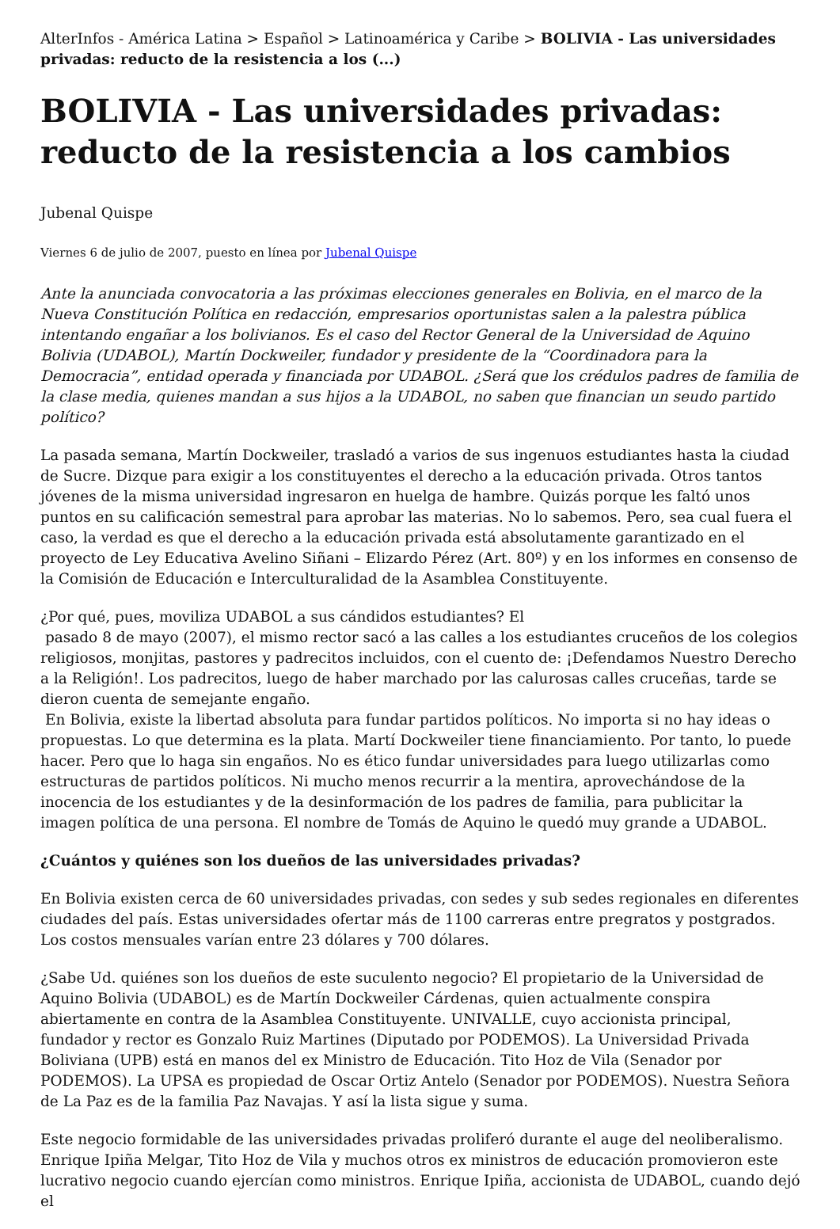AlterInfos - América Latina > Español > Latinoamérica y Caribe > BOLIVIA - Las universidades privadas: reducto de la resistencia a los (...)
BOLIVIA - Las universidades privadas: reducto de la resistencia a los cambios
Jubenal Quispe
Viernes 6 de julio de 2007, puesto en línea por Jubenal Quispe
Ante la anunciada convocatoria a las próximas elecciones generales en Bolivia, en el marco de la Nueva Constitución Política en redacción, empresarios oportunistas salen a la palestra pública intentando engañar a los bolivianos. Es el caso del Rector General de la Universidad de Aquino Bolivia (UDABOL), Martín Dockweiler, fundador y presidente de la “Coordinadora para la Democracia”, entidad operada y financiada por UDABOL. ¿Será que los crédulos padres de familia de la clase media, quienes mandan a sus hijos a la UDABOL, no saben que financian un seudo partido político?
La pasada semana, Martín Dockweiler, trasladó a varios de sus ingenuos estudiantes hasta la ciudad de Sucre. Dizque para exigir a los constituyentes el derecho a la educación privada. Otros tantos jóvenes de la misma universidad ingresaron en huelga de hambre. Quizás porque les faltó unos puntos en su calificación semestral para aprobar las materias. No lo sabemos. Pero, sea cual fuera el caso, la verdad es que el derecho a la educación privada está absolutamente garantizado en el proyecto de Ley Educativa Avelino Siñani – Elizardo Pérez (Art. 80º) y en los informes en consenso de la Comisión de Educación e Interculturalidad de la Asamblea Constituyente.
¿Por qué, pues, moviliza UDABOL a sus cándidos estudiantes? El
pasado 8 de mayo (2007), el mismo rector sacó a las calles a los estudiantes cruceños de los colegios religiosos, monjitas, pastores y padrecitos incluidos, con el cuento de: ¡Defendamos Nuestro Derecho a la Religión!. Los padrecitos, luego de haber marchado por las calurosas calles cruceñas, tarde se dieron cuenta de semejante engaño.
En Bolivia, existe la libertad absoluta para fundar partidos políticos. No importa si no hay ideas o propuestas. Lo que determina es la plata. Martí Dockweiler tiene financiamiento. Por tanto, lo puede hacer. Pero que lo haga sin engaños. No es ético fundar universidades para luego utilizarlas como estructuras de partidos políticos. Ni mucho menos recurrir a la mentira, aprovechándose de la inocencia de los estudiantes y de la desinformación de los padres de familia, para publicitar la imagen política de una persona. El nombre de Tomás de Aquino le quedó muy grande a UDABOL.
¿Cuántos y quiénes son los dueños de las universidades privadas?
En Bolivia existen cerca de 60 universidades privadas, con sedes y sub sedes regionales en diferentes ciudades del país. Estas universidades ofertar más de 1100 carreras entre pregratos y postgrados. Los costos mensuales varían entre 23 dólares y 700 dólares.
¿Sabe Ud. quiénes son los dueños de este suculento negocio? El propietario de la Universidad de Aquino Bolivia (UDABOL) es de Martín Dockweiler Cárdenas, quien actualmente conspira abiertamente en contra de la Asamblea Constituyente. UNIVALLE, cuyo accionista principal, fundador y rector es Gonzalo Ruiz Martines (Diputado por PODEMOS). La Universidad Privada Boliviana (UPB) está en manos del ex Ministro de Educación. Tito Hoz de Vila (Senador por PODEMOS). La UPSA es propiedad de Oscar Ortiz Antelo (Senador por PODEMOS). Nuestra Señora de La Paz es de la familia Paz Navajas. Y así la lista sigue y suma.
Este negocio formidable de las universidades privadas proliferó durante el auge del neoliberalismo. Enrique Ipiña Melgar, Tito Hoz de Vila y muchos otros ex ministros de educación promovieron este lucrativo negocio cuando ejercían como ministros. Enrique Ipiña, accionista de UDABOL, cuando dejó el